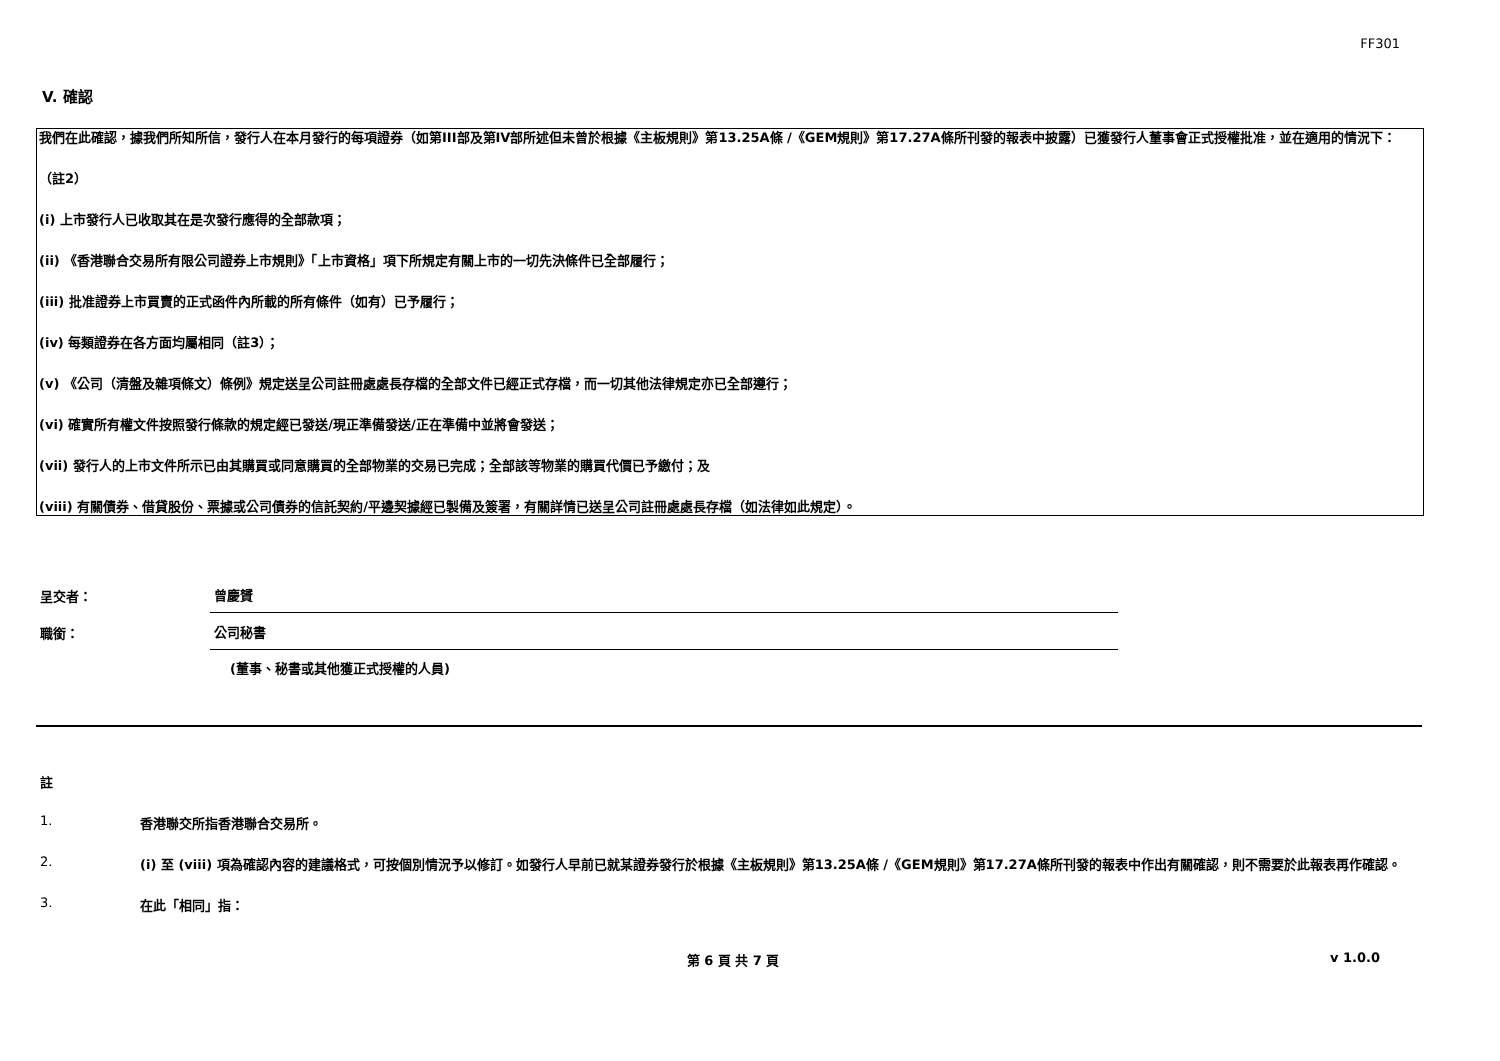FF301
V. 確認
我們在此確認，據我們所知所信，發行人在本月發行的每項證券（如第III部及第IV部所述但未曾於根據《主板規則》第13.25A條 /《GEM規則》第17.27A條所刊發的報表中披露）已獲發行人董事會正式授權批准，並在適用的情況下：
（註2）
(i) 上市發行人已收取其在是次發行應得的全部款項；
(ii) 《香港聯合交易所有限公司證券上市規則》「上市資格」項下所規定有關上市的一切先決條件已全部履行；
(iii) 批准證券上市買賣的正式函件內所載的所有條件（如有）已予履行；
(iv) 每類證券在各方面均屬相同（註3）；
(v) 《公司（清盤及雜項條文）條例》規定送呈公司註冊處處長存檔的全部文件已經正式存檔，而一切其他法律規定亦已全部遵行；
(vi) 確實所有權文件按照發行條款的規定經已發送/現正準備發送/正在準備中並將會發送；
(vii) 發行人的上市文件所示已由其購買或同意購買的全部物業的交易已完成；全部該等物業的購買代價已予繳付；及
(viii) 有關債券、借貸股份、票據或公司債券的信託契約/平邊契據經已製備及簽署，有關詳情已送呈公司註冊處處長存檔（如法律如此規定）。
呈交者：
曾慶贇
職銜：
公司秘書
(董事、秘書或其他獲正式授權的人員)
註
1. 香港聯交所指香港聯合交易所。
2. (i) 至 (viii) 項為確認內容的建議格式，可按個別情況予以修訂。如發行人早前已就某證券發行於根據《主板規則》第13.25A條 /《GEM規則》第17.27A條所刊發的報表中作出有關確認，則不需要於此報表再作確認。
3. 在此「相同」指：
第 6 頁 共 7 頁 v 1.0.0